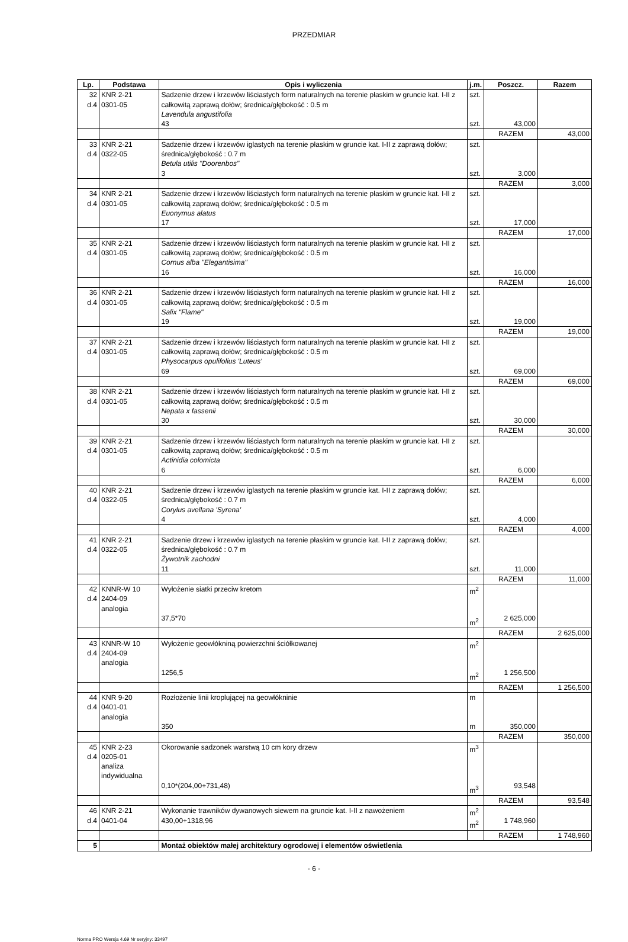PRZEDMIAR
| Lp. | Podstawa | Opis i wyliczenia | j.m. | Poszcz. | Razem |
| --- | --- | --- | --- | --- | --- |
| 32 d.4 | KNR 2-21 0301-05 | Sadzenie drzew i krzewów liściastych form naturalnych na terenie płaskim w gruncie kat. I-II z całkowitą zaprawą dołów; średnica/głębokość : 0.5 m Lavendula angustifolia 43 | szt. szt. | 43,000 | |
| | | | | RAZEM | 43,000 |
| 33 d.4 | KNR 2-21 0322-05 | Sadzenie drzew i krzewów iglastych na terenie płaskim w gruncie kat. I-II z zaprawą dołów; średnica/głębokość : 0.7 m Betula utilis "Doorenbos" 3 | szt. szt. | 3,000 | |
| | | | | RAZEM | 3,000 |
| 34 d.4 | KNR 2-21 0301-05 | Sadzenie drzew i krzewów liściastych form naturalnych na terenie płaskim w gruncie kat. I-II z całkowitą zaprawą dołów; średnica/głębokość : 0.5 m Euonymus alatus 17 | szt. szt. | 17,000 | |
| | | | | RAZEM | 17,000 |
| 35 d.4 | KNR 2-21 0301-05 | Sadzenie drzew i krzewów liściastych form naturalnych na terenie płaskim w gruncie kat. I-II z całkowitą zaprawą dołów; średnica/głębokość : 0.5 m Cornus alba "Elegantisima" 16 | szt. szt. | 16,000 | |
| | | | | RAZEM | 16,000 |
| 36 d.4 | KNR 2-21 0301-05 | Sadzenie drzew i krzewów liściastych form naturalnych na terenie płaskim w gruncie kat. I-II z całkowitą zaprawą dołów; średnica/głębokość : 0.5 m Salix "Flame" 19 | szt. szt. | 19,000 | |
| | | | | RAZEM | 19,000 |
| 37 d.4 | KNR 2-21 0301-05 | Sadzenie drzew i krzewów liściastych form naturalnych na terenie płaskim w gruncie kat. I-II z całkowitą zaprawą dołów; średnica/głębokość : 0.5 m Physocarpus opulifolius 'Luteus' 69 | szt. szt. | 69,000 | |
| | | | | RAZEM | 69,000 |
| 38 d.4 | KNR 2-21 0301-05 | Sadzenie drzew i krzewów liściastych form naturalnych na terenie płaskim w gruncie kat. I-II z całkowitą zaprawą dołów; średnica/głębokość : 0.5 m Nepata x fassenii 30 | szt. szt. | 30,000 | |
| | | | | RAZEM | 30,000 |
| 39 d.4 | KNR 2-21 0301-05 | Sadzenie drzew i krzewów liściastych form naturalnych na terenie płaskim w gruncie kat. I-II z całkowitą zaprawą dołów; średnica/głębokość : 0.5 m Actinidia colomicta 6 | szt. szt. | 6,000 | |
| | | | | RAZEM | 6,000 |
| 40 d.4 | KNR 2-21 0322-05 | Sadzenie drzew i krzewów iglastych na terenie płaskim w gruncie kat. I-II z zaprawą dołów; średnica/głębokość : 0.7 m Corylus avellana 'Syrena' 4 | szt. szt. | 4,000 | |
| | | | | RAZEM | 4,000 |
| 41 d.4 | KNR 2-21 0322-05 | Sadzenie drzew i krzewów iglastych na terenie płaskim w gruncie kat. I-II z zaprawą dołów; średnica/głębokość : 0.7 m Żywotnik zachodni 11 | szt. szt. | 11,000 | |
| | | | | RAZEM | 11,000 |
| 42 d.4 | KNNR-W 10 2404-09 analogia | Wyłożenie siatki przeciw kretom 37,5*70 | m<sup>2</sup> m<sup>2</sup> | 2 625,000 | |
| | | | | RAZEM | 2 625,000 |
| 43 d.4 | KNNR-W 10 2404-09 analogia | Wyłożenie geowłókniną powierzchni ściółkowanej 1256,5 | m<sup>2</sup> m<sup>2</sup> | 1 256,500 | |
| | | | | RAZEM | 1 256,500 |
| 44 d.4 | KNR 9-20 0401-01 analogia | Rozłożenie linii kroplującej na geowłókninie 350 | m m | 350,000 | |
| | | | | RAZEM | 350,000 |
| 45 d.4 | KNR 2-23 0205-01 analiza indywidualna | Okorowanie sadzonek warstwą 10 cm kory drzew 0,10*(204,00+731,48) | m<sup>3</sup> m<sup>3</sup> | 93,548 | |
| | | | | RAZEM | 93,548 |
| 46 d.4 | KNR 2-21 0401-04 | Wykonanie trawników dywanowych siewem na gruncie kat. I-II z nawożeniem 430,00+1318,96 | m<sup>2</sup> m<sup>2</sup> | 1 748,960 | |
| | | | | RAZEM | 1 748,960 |
| 5 | | Montaż obiektów małej architektury ogrodowej i elementów oświetlenia | | | |
- 6 -
Norma PRO Wersja 4.69 Nr seryjny: 33497